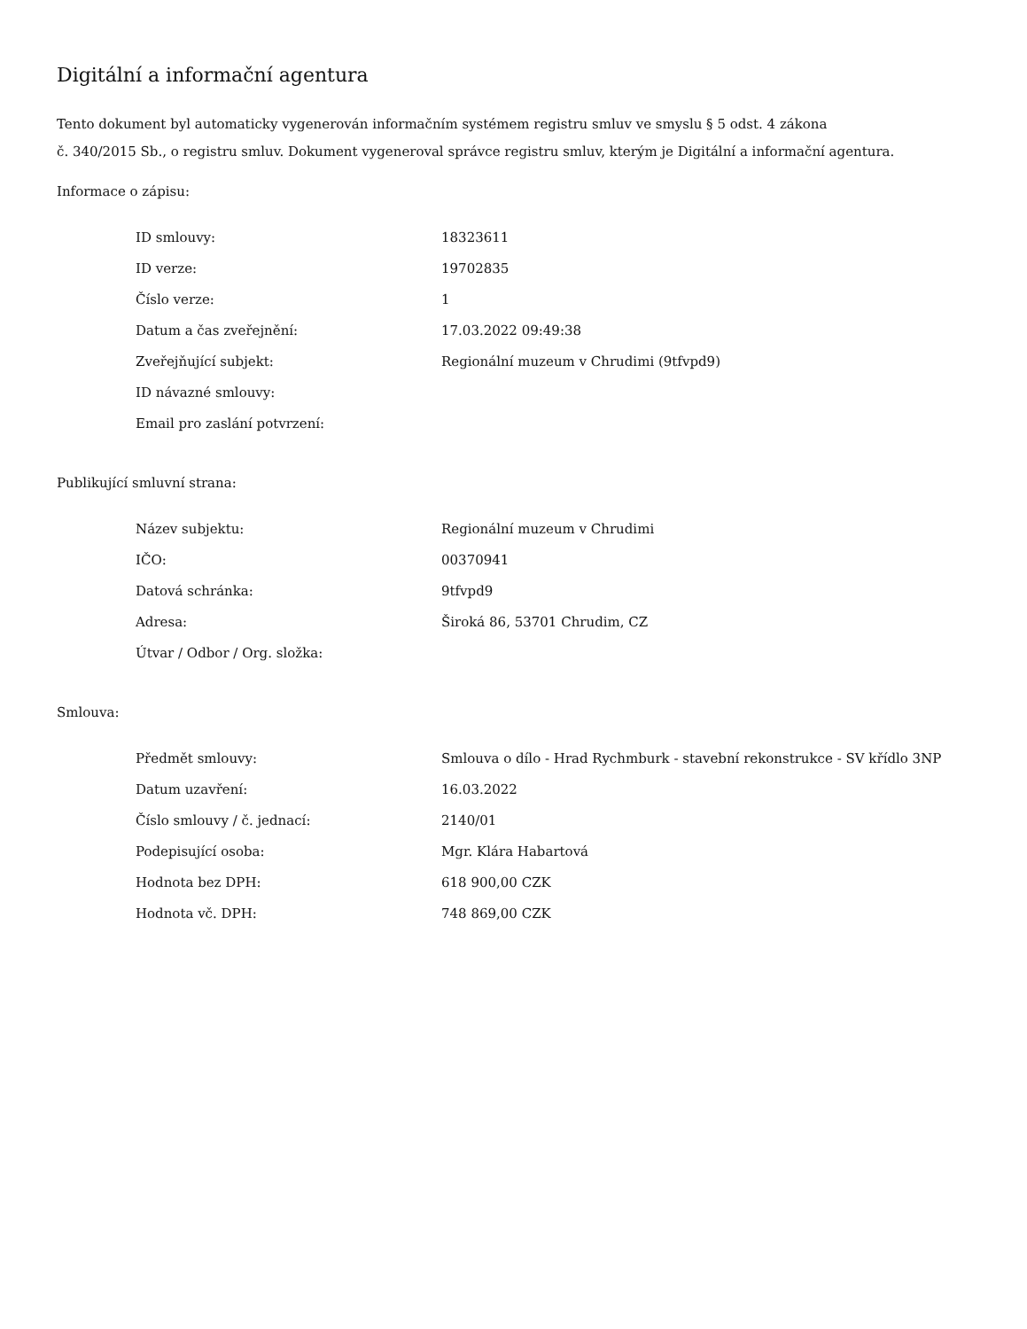Digitální a informační agentura
Tento dokument byl automaticky vygenerován informačním systémem registru smluv ve smyslu § 5 odst. 4 zákona
č. 340/2015 Sb., o registru smluv. Dokument vygeneroval správce registru smluv, kterým je Digitální a informační agentura.
Informace o zápisu:
| ID smlouvy: | 18323611 |
| ID verze: | 19702835 |
| Číslo verze: | 1 |
| Datum a čas zveřejnění: | 17.03.2022 09:49:38 |
| Zveřejňující subjekt: | Regionální muzeum v Chrudimi (9tfvpd9) |
| ID návazné smlouvy: | |
| Email pro zaslání potvrzení: | |
Publikující smluvní strana:
| Název subjektu: | Regionální muzeum v Chrudimi |
| IČO: | 00370941 |
| Datová schránka: | 9tfvpd9 |
| Adresa: | Široká 86, 53701 Chrudim, CZ |
| Útvar / Odbor / Org. složka: | |
Smlouva:
| Předmět smlouvy: | Smlouva o dílo - Hrad Rychmburk - stavební rekonstrukce - SV křídlo 3NP |
| Datum uzavření: | 16.03.2022 |
| Číslo smlouvy / č. jednací: | 2140/01 |
| Podepisující osoba: | Mgr. Klára Habartová |
| Hodnota bez DPH: | 618 900,00 CZK |
| Hodnota vč. DPH: | 748 869,00 CZK |